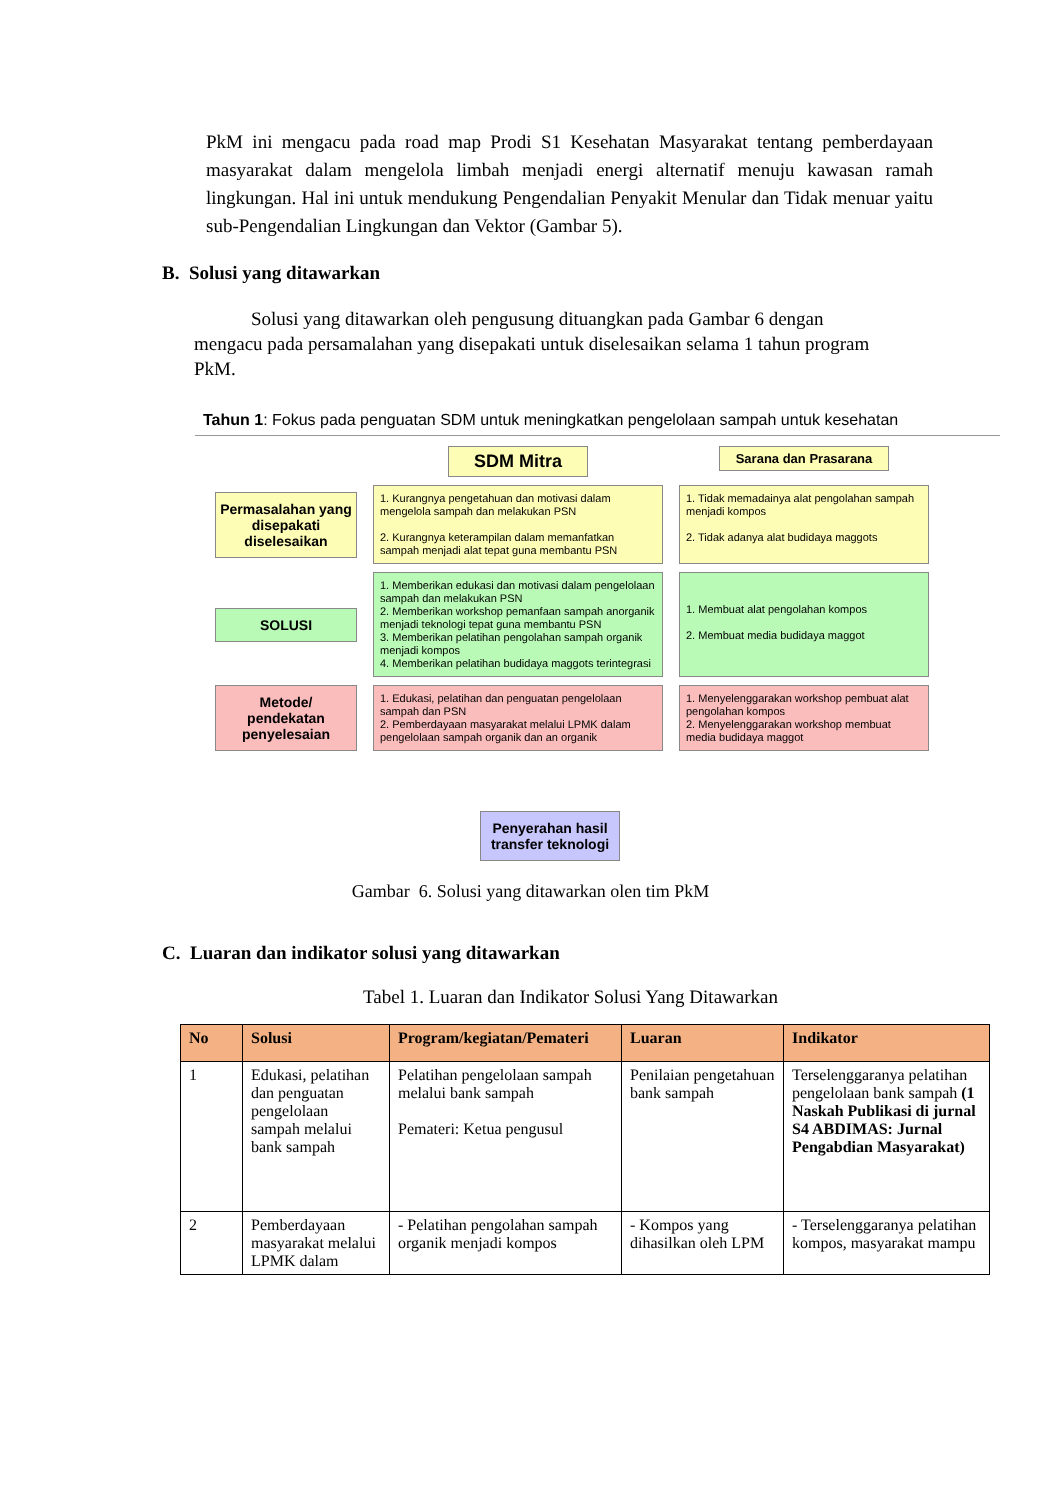PkM ini mengacu pada road map Prodi S1 Kesehatan Masyarakat tentang pemberdayaan masyarakat dalam mengelola limbah menjadi energi alternatif menuju kawasan ramah lingkungan. Hal ini untuk mendukung Pengendalian Penyakit Menular dan Tidak menuar yaitu sub-Pengendalian Lingkungan dan Vektor (Gambar 5).
B. Solusi yang ditawarkan
Solusi yang ditawarkan oleh pengusung dituangkan pada Gambar 6 dengan mengacu pada persamalahan yang disepakati untuk diselesaikan selama 1 tahun program PkM.
Tahun 1: Fokus pada penguatan SDM untuk meningkatkan pengelolaan sampah untuk kesehatan
SDM Mitra
Sarana dan Prasarana
Permasalahan yang disepakati diselesaikan
1. Kurangnya pengetahuan dan motivasi dalam mengelola sampah dan melakukan PSN
2. Kurangnya keterampilan dalam memanfatkan sampah menjadi alat tepat guna membantu PSN
1. Tidak memadainya alat pengolahan sampah menjadi kompos
2. Tidak adanya alat budidaya maggots
SOLUSI
1. Memberikan edukasi dan motivasi dalam pengelolaan sampah dan melakukan PSN
2. Memberikan workshop pemanfaan sampah anorganik menjadi teknologi tepat guna membantu PSN
3. Memberikan pelatihan pengolahan sampah organik menjadi kompos
4. Memberikan pelatihan budidaya maggots terintegrasi
1. Membuat alat pengolahan kompos
2. Membuat media budidaya maggot
Metode/ pendekatan penyelesaian
1. Edukasi, pelatihan dan penguatan pengelolaan sampah dan PSN
2. Pemberdayaan masyarakat melalui LPMK dalam pengelolaan sampah organik dan an organik
1. Menyelenggarakan workshop pembuat alat pengolahan kompos
2. Menyelenggarakan workshop membuat media budidaya maggot
Penyerahan hasil transfer teknologi
Gambar 6. Solusi yang ditawarkan olen tim PkM
C. Luaran dan indikator solusi yang ditawarkan
Tabel 1. Luaran dan Indikator Solusi Yang Ditawarkan
| No | Solusi | Program/kegiatan/Pemateri | Luaran | Indikator |
| --- | --- | --- | --- | --- |
| 1 | Edukasi, pelatihan dan penguatan pengelolaan sampah melalui bank sampah | Pelatihan pengelolaan sampah melalui bank sampah Pemateri: Ketua pengusul | Penilaian pengetahuan bank sampah | Terselenggaranya pelatihan pengelolaan bank sampah (1 Naskah Publikasi di jurnal S4 ABDIMAS: Jurnal Pengabdian Masyarakat) |
| 2 | Pemberdayaan masyarakat melalui LPMK dalam | - Pelatihan pengolahan sampah organik menjadi kompos | - Kompos yang dihasilkan oleh LPM | - Terselenggaranya pelatihan kompos, masyarakat mampu |